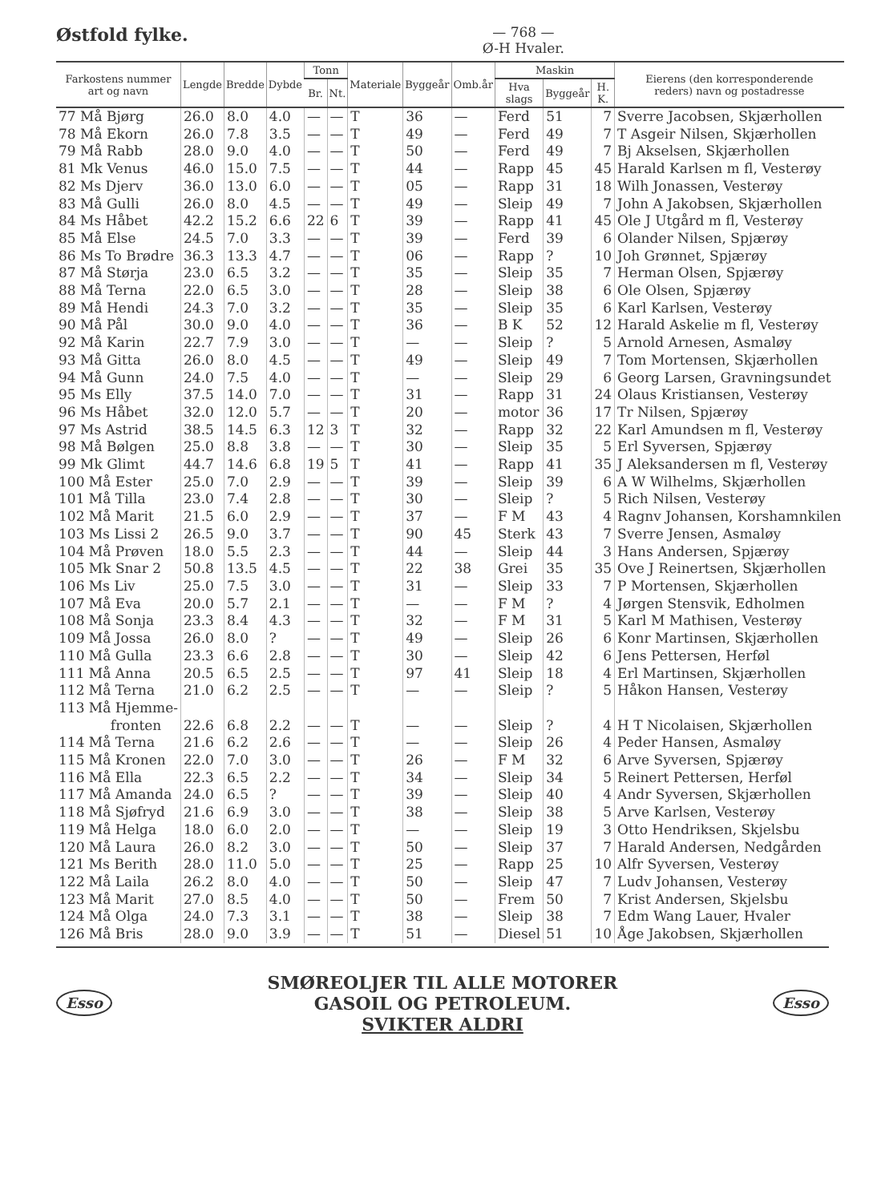Østfold fylke.
— 768 —
Ø-H Hvaler.
| Farkostens nummer art og navn | Lengde | Bredde | Dybde | Tonn | | Materiale | Byggeår | Omb.år | Maskin | | | Eierens (den korresponderende reders) navn og postadresse |
| --- | --- | --- | --- | --- | --- | --- | --- | --- | --- | --- | --- | --- |
| | | | | Br. | Nt. | | | | Hva slags | Byggeår | H. K. | |
| 77 Må Bjørg | 26.0 | 8.0 | 4.0 | — | — | T | 36 | — | Ferd | 51 | 7 | Sverre Jacobsen, Skjærhollen |
| 78 Må Ekorn | 26.0 | 7.8 | 3.5 | — | — | T | 49 | — | Ferd | 49 | 7 | T Asgeir Nilsen, Skjærhollen |
| 79 Må Rabb | 28.0 | 9.0 | 4.0 | — | — | T | 50 | — | Ferd | 49 | 7 | Bj Akselsen, Skjærhollen |
| 81 Mk Venus | 46.0 | 15.0 | 7.5 | — | — | T | 44 | — | Rapp | 45 | 45 | Harald Karlsen m fl, Vesterøy |
| 82 Ms Djerv | 36.0 | 13.0 | 6.0 | — | — | T | 05 | — | Rapp | 31 | 18 | Wilh Jonassen, Vesterøy |
| 83 Må Gulli | 26.0 | 8.0 | 4.5 | — | — | T | 49 | — | Sleip | 49 | 7 | John A Jakobsen, Skjærhollen |
| 84 Ms Håbet | 42.2 | 15.2 | 6.6 | 22 | 6 | T | 39 | — | Rapp | 41 | 45 | Ole J Utgård m fl, Vesterøy |
| 85 Må Else | 24.5 | 7.0 | 3.3 | — | — | T | 39 | — | Ferd | 39 | 6 | Olander Nilsen, Spjærøy |
| 86 Ms To Brødre | 36.3 | 13.3 | 4.7 | — | — | T | 06 | — | Rapp | ? | 10 | Joh Grønnet, Spjærøy |
| 87 Må Størja | 23.0 | 6.5 | 3.2 | — | — | T | 35 | — | Sleip | 35 | 7 | Herman Olsen, Spjærøy |
| 88 Må Terna | 22.0 | 6.5 | 3.0 | — | — | T | 28 | — | Sleip | 38 | 6 | Ole Olsen, Spjærøy |
| 89 Må Hendi | 24.3 | 7.0 | 3.2 | — | — | T | 35 | — | Sleip | 35 | 6 | Karl Karlsen, Vesterøy |
| 90 Må Pål | 30.0 | 9.0 | 4.0 | — | — | T | 36 | — | B K | 52 | 12 | Harald Askelie m fl, Vesterøy |
| 92 Må Karin | 22.7 | 7.9 | 3.0 | — | — | T | — | — | Sleip | ? | 5 | Arnold Arnesen, Asmaløy |
| 93 Må Gitta | 26.0 | 8.0 | 4.5 | — | — | T | 49 | — | Sleip | 49 | 7 | Tom Mortensen, Skjærhollen |
| 94 Må Gunn | 24.0 | 7.5 | 4.0 | — | — | T | — | — | Sleip | 29 | 6 | Georg Larsen, Gravningsundet |
| 95 Ms Elly | 37.5 | 14.0 | 7.0 | — | — | T | 31 | — | Rapp | 31 | 24 | Olaus Kristiansen, Vesterøy |
| 96 Ms Håbet | 32.0 | 12.0 | 5.7 | — | — | T | 20 | — | motor | 36 | 17 | Tr Nilsen, Spjærøy |
| 97 Ms Astrid | 38.5 | 14.5 | 6.3 | 12 | 3 | T | 32 | — | Rapp | 32 | 22 | Karl Amundsen m fl, Vesterøy |
| 98 Må Bølgen | 25.0 | 8.8 | 3.8 | — | — | T | 30 | — | Sleip | 35 | 5 | Erl Syversen, Spjærøy |
| 99 Mk Glimt | 44.7 | 14.6 | 6.8 | 19 | 5 | T | 41 | — | Rapp | 41 | 35 | J Aleksandersen m fl, Vesterøy |
| 100 Må Ester | 25.0 | 7.0 | 2.9 | — | — | T | 39 | — | Sleip | 39 | 6 | A W Wilhelms, Skjærhollen |
| 101 Må Tilla | 23.0 | 7.4 | 2.8 | — | — | T | 30 | — | Sleip | ? | 5 | Rich Nilsen, Vesterøy |
| 102 Må Marit | 21.5 | 6.0 | 2.9 | — | — | T | 37 | — | F M | 43 | 4 | Ragnv Johansen, Korshamnkilen |
| 103 Ms Lissi 2 | 26.5 | 9.0 | 3.7 | — | — | T | 90 | 45 | Sterk | 43 | 7 | Sverre Jensen, Asmaløy |
| 104 Må Prøven | 18.0 | 5.5 | 2.3 | — | — | T | 44 | — | Sleip | 44 | 3 | Hans Andersen, Spjærøy |
| 105 Mk Snar 2 | 50.8 | 13.5 | 4.5 | — | — | T | 22 | 38 | Grei | 35 | 35 | Ove J Reinertsen, Skjærhollen |
| 106 Ms Liv | 25.0 | 7.5 | 3.0 | — | — | T | 31 | — | Sleip | 33 | 7 | P Mortensen, Skjærhollen |
| 107 Må Eva | 20.0 | 5.7 | 2.1 | — | — | T | — | — | F M | ? | 4 | Jørgen Stensvik, Edholmen |
| 108 Må Sonja | 23.3 | 8.4 | 4.3 | — | — | T | 32 | — | F M | 31 | 5 | Karl M Mathisen, Vesterøy |
| 109 Må Jossa | 26.0 | 8.0 | ? | — | — | T | 49 | — | Sleip | 26 | 6 | Konr Martinsen, Skjærhollen |
| 110 Må Gulla | 23.3 | 6.6 | 2.8 | — | — | T | 30 | — | Sleip | 42 | 6 | Jens Pettersen, Herføl |
| 111 Må Anna | 20.5 | 6.5 | 2.5 | — | — | T | 97 | 41 | Sleip | 18 | 4 | Erl Martinsen, Skjærhollen |
| 112 Må Terna | 21.0 | 6.2 | 2.5 | — | — | T | — | — | Sleip | ? | 5 | Håkon Hansen, Vesterøy |
| 113 Må Hjemme- fronten | 22.6 | 6.8 | 2.2 | — | — | T | — | — | Sleip | ? | 4 | H T Nicolaisen, Skjærhollen |
| 114 Må Terna | 21.6 | 6.2 | 2.6 | — | — | T | — | — | Sleip | 26 | 4 | Peder Hansen, Asmaløy |
| 115 Må Kronen | 22.0 | 7.0 | 3.0 | — | — | T | 26 | — | F M | 32 | 6 | Arve Syversen, Spjærøy |
| 116 Må Ella | 22.3 | 6.5 | 2.2 | — | — | T | 34 | — | Sleip | 34 | 5 | Reinert Pettersen, Herføl |
| 117 Må Amanda | 24.0 | 6.5 | ? | — | — | T | 39 | — | Sleip | 40 | 4 | Andr Syversen, Skjærhollen |
| 118 Må Sjøfryd | 21.6 | 6.9 | 3.0 | — | — | T | 38 | — | Sleip | 38 | 5 | Arve Karlsen, Vesterøy |
| 119 Må Helga | 18.0 | 6.0 | 2.0 | — | — | T | — | — | Sleip | 19 | 3 | Otto Hendriksen, Skjelsbu |
| 120 Må Laura | 26.0 | 8.2 | 3.0 | — | — | T | 50 | — | Sleip | 37 | 7 | Harald Andersen, Nedgården |
| 121 Ms Berith | 28.0 | 11.0 | 5.0 | — | — | T | 25 | — | Rapp | 25 | 10 | Alfr Syversen, Vesterøy |
| 122 Må Laila | 26.2 | 8.0 | 4.0 | — | — | T | 50 | — | Sleip | 47 | 7 | Ludv Johansen, Vesterøy |
| 123 Må Marit | 27.0 | 8.5 | 4.0 | — | — | T | 50 | — | Frem | 50 | 7 | Krist Andersen, Skjelsbu |
| 124 Må Olga | 24.0 | 7.3 | 3.1 | — | — | T | 38 | — | Sleip | 38 | 7 | Edm Wang Lauer, Hvaler |
| 126 Må Bris | 28.0 | 9.0 | 3.9 | — | — | T | 51 | — | Diesel | 51 | 10 | Åge Jakobsen, Skjærhollen |
Esso
SMØREOLJER TIL ALLE MOTORER
GASOIL OG PETROLEUM.
SVIKTER ALDRI
Esso